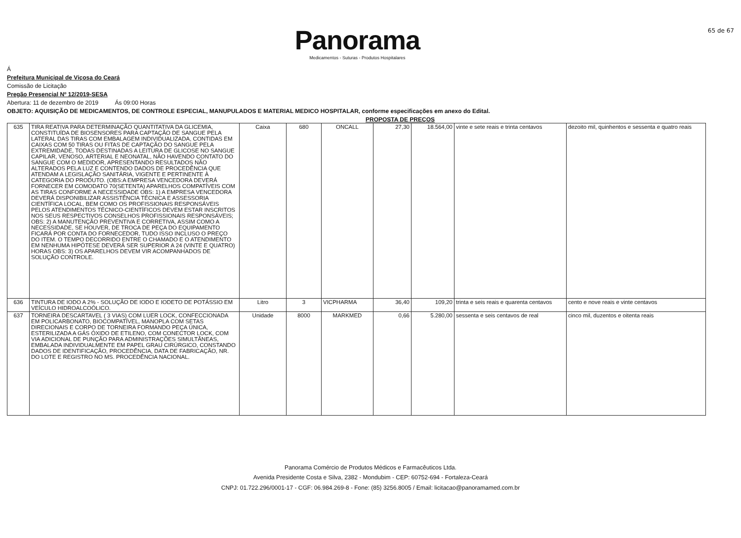Panorama
Medicamentos - Suturas - Produtos Hospitalares
65 de 67
Á
Prefeitura Municipal de Viçosa do Ceará
Comissão de Licitação
Pregão Presencial Nº 12/2019-SESA
Abertura: 11 de dezembro de 2019 Ás 09:00 Horas
OBJETO: AQUISIÇÃO DE MEDICAMENTOS, DE CONTROLE ESPECIAL, MANUPULADOS E MATERIAL MEDICO HOSPITALAR, conforme especificações em anexo do Edital.
PROPOSTA DE PREÇOS
| 635 | TIRA REATIVA PARA DETERMINAÇÃO QUANTITATIVA DA GLICEMIA, CONSTITUÍDA DE BIOSENSORES PARA CAPTAÇÃO DE SANGUE PELA LATERAL DAS TIRAS COM EMBALAGEM INDIVIDUALIZADA, CONTIDAS EM CAIXAS COM 50 TIRAS OU FITAS DE CAPTAÇÃO DO SANGUE PELA EXTREMIDADE, TODAS DESTINADAS A LEITURA DE GLICOSE NO SANGUE CAPILAR, VENOSO, ARTERIAL E NEONATAL, NÃO HAVENDO CONTATO DO SANGUE COM O MEDIDOR, APRESENTANDO RESULTADOS NÃO ALTERADOS PELA LUZ E CONTENDO DADOS DE PROCEDÊNCIA QUE ATENDAM A LEGISLAÇÃO SANITÁRIA, VIGENTE E PERTINENTE À CATEGORIA DO PRODUTO. (OBS:A EMPRESA VENCEDORA DEVERÁ FORNECER EM COMODATO 70(SETENTA) APARELHOS COMPATÍVEIS COM AS TIRAS CONFORME A NECESSIDADE OBS: 1) A EMPRESA VENCEDORA DEVERÁ DISPONIBILIZAR ASSISTÊNCIA TÉCNICA E ASSESSORIA CIENTÍFICA LOCAL, BEM COMO OS PROFISSIONAIS RESPONSÁVEIS PELOS ATENDIMENTOS TÉCNICO-CIENTÍFICOS DEVEM ESTAR INSCRITOS NOS SEUS RESPECTIVOS CONSELHOS PROFISSIONAIS RESPONSÁVEIS; OBS: 2) A MANUTENÇÃO PREVENTIVA E CORRETIVA, ASSIM COMO A NECESSIDADE, SE HOUVER, DE TROCA DE PEÇA DO EQUIPAMENTO FICARÁ POR CONTA DO FORNECEDOR, TUDO ISSO INCLUSO O PREÇO DO ITEM. O TEMPO DECORRIDO ENTRE O CHAMADO E O ATENDIMENTO EM NENHUMA HIPÓTESE DEVERÁ SER SUPERIOR A 24 (VINTE E QUATRO) HORAS OBS: 3) OS APARELHOS DEVEM VIR ACOMPANHADOS DE SOLUÇÃO CONTROLE. | Caixa | 680 | ONCALL | 27,30 | 18.564,00 | vinte e sete reais e trinta centavos | dezoito mil, quinhentos e sessenta e quatro reais |
| 636 | TINTURA DE IODO A 2% - SOLUÇÃO DE IODO E IODETO DE POTÁSSIO EM VEÍCULO HIDROALCOÓLICO. | Litro | 3 | VICPHARMA | 36,40 | 109,20 | trinta e seis reais e quarenta centavos | cento e nove reais e vinte centavos |
| 637 | TORNEIRA DESCARTAVEL ( 3 VIAS) COM LUER LOCK, CONFECCIONADA EM POLICARBONATO, BIOCOMPATÍVEL, MANOPLA COM SETAS DIRECIONAIS E CORPO DE TORNEIRA FORMANDO PEÇA ÚNICA, ESTERILIZADA A GÁS ÓXIDO DE ETILENO, COM CONECTOR LOCK, COM VIA ADICIONAL DE PUNÇÃO PARA ADMINISTRAÇÕES SIMULTÂNEAS, EMBALADA INDIVIDUALMENTE EM PAPEL GRAU CIRÚRGICO, CONSTANDO DADOS DE IDENTIFICAÇÃO, PROCEDÊNCIA, DATA DE FABRICAÇÃO, NR. DO LOTE E REGISTRO NO MS. PROCEDÊNCIA NACIONAL. | Unidade | 8000 | MARKMED | 0,66 | 5.280,00 | sessenta e seis centavos de real | cinco mil, duzentos e oitenta reais |
Panorama Comércio de Produtos Médicos e Farmacêuticos Ltda.
Avenida Presidente Costa e Silva, 2382 - Mondubim - CEP: 60752-694 - Fortaleza-Ceará
CNPJ: 01.722.296/0001-17 - CGF: 06.984.269-8 - Fone: (85) 3256.8005 / Email: licitacao@panoramamed.com.br